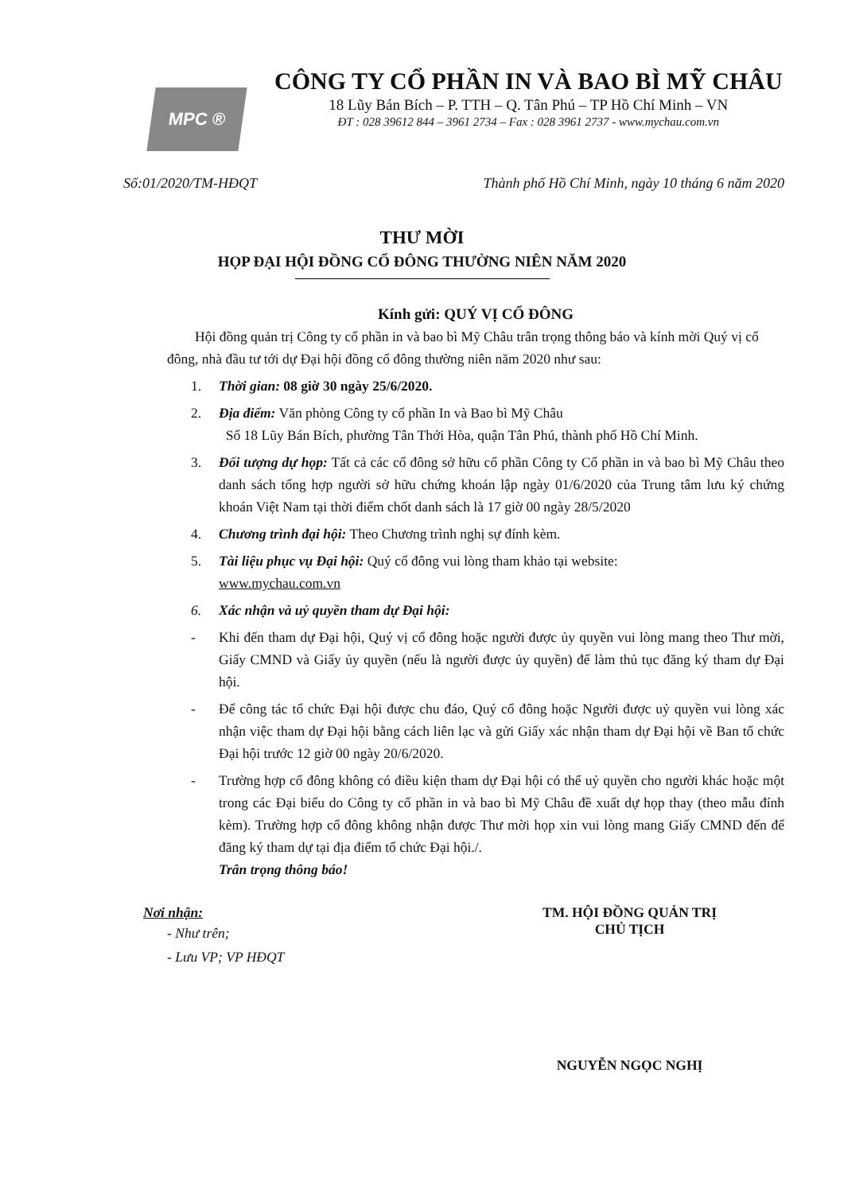MPC ®
CÔNG TY CỔ PHẦN IN VÀ BAO BÌ MỸ CHÂU
18 Lũy Bán Bích – P. TTH – Q. Tân Phú – TP Hồ Chí Minh – VN
ĐT : 028 39612 844 – 3961 2734 – Fax : 028 3961 2737 - www.mychau.com.vn
Số:01/2020/TM-HĐQT Thành phố Hồ Chí Minh, ngày 10 tháng 6 năm 2020
THƯ MỜI
HỌP ĐẠI HỘI ĐỒNG CỔ ĐÔNG THƯỜNG NIÊN NĂM 2020
Kính gửi: QUÝ VỊ CỔ ĐÔNG
Hội đồng quản trị Công ty cổ phần in và bao bì Mỹ Châu trân trọng thông báo và kính mời Quý vị cổ đông, nhà đầu tư tới dự Đại hội đồng cổ đông thường niên năm 2020 như sau:
1. Thời gian: 08 giờ 30 ngày 25/6/2020.
2. Địa điểm: Văn phòng Công ty cổ phần In và Bao bì Mỹ Châu
Số 18 Lũy Bán Bích, phường Tân Thới Hòa, quận Tân Phú, thành phố Hồ Chí Minh.
3. Đối tượng dự họp: Tất cả các cổ đông sở hữu cổ phần Công ty Cổ phần in và bao bì Mỹ Châu theo danh sách tổng hợp người sở hữu chứng khoán lập ngày 01/6/2020 của Trung tâm lưu ký chứng khoán Việt Nam tại thời điểm chốt danh sách là 17 giờ 00 ngày 28/5/2020
4. Chương trình đại hội: Theo Chương trình nghị sự đính kèm.
5. Tài liệu phục vụ Đại hội: Quý cổ đông vui lòng tham khảo tại website:
www.mychau.com.vn
6. Xác nhận và uỷ quyền tham dự Đại hội:
- Khi đến tham dự Đại hội, Quý vị cổ đông hoặc người được ủy quyền vui lòng mang theo Thư mời, Giấy CMND và Giấy ủy quyền (nếu là người được ủy quyền) để làm thủ tục đăng ký tham dự Đại hội.
- Để công tác tổ chức Đại hội được chu đáo, Quý cổ đông hoặc Người được uỷ quyền vui lòng xác nhận việc tham dự Đại hội bằng cách liên lạc và gửi Giấy xác nhận tham dự Đại hội về Ban tổ chức Đại hội trước 12 giờ 00 ngày 20/6/2020.
- Trường hợp cổ đông không có điều kiện tham dự Đại hội có thể uỷ quyền cho người khác hoặc một trong các Đại biểu do Công ty cổ phần in và bao bì Mỹ Châu đề xuất dự họp thay (theo mẫu đính kèm). Trường hợp cổ đông không nhận được Thư mời họp xin vui lòng mang Giấy CMND đến để đăng ký tham dự tại địa điểm tổ chức Đại hội./.
Trân trọng thông báo!
Nơi nhận:
- Như trên;
- Lưu VP; VP HĐQT
TM. HỘI ĐỒNG QUẢN TRỊ
CHỦ TỊCH
NGUYỄN NGỌC NGHỊ